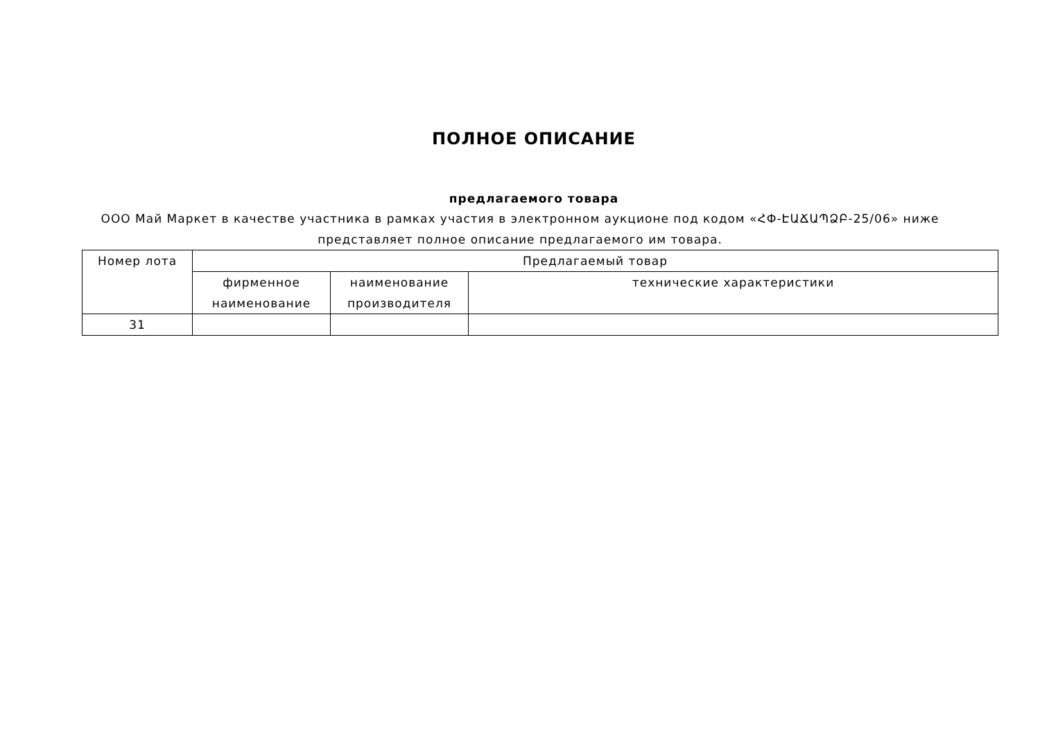ПОЛНОЕ ОПИСАНИЕ
предлагаемого товара
ООО Май Маркет в качестве участника в рамках участия в электронном аукционе под кодом «ՀՓ-ԷԱՃԱՊՁԲ-25/06» ниже представляет полное описание предлагаемого им товара.
| Номер лота | Предлагаемый товар | | |
| --- | --- | --- | --- |
| | фирменное наименование | наименование производителя | технические характеристики |
| 31 | | | |